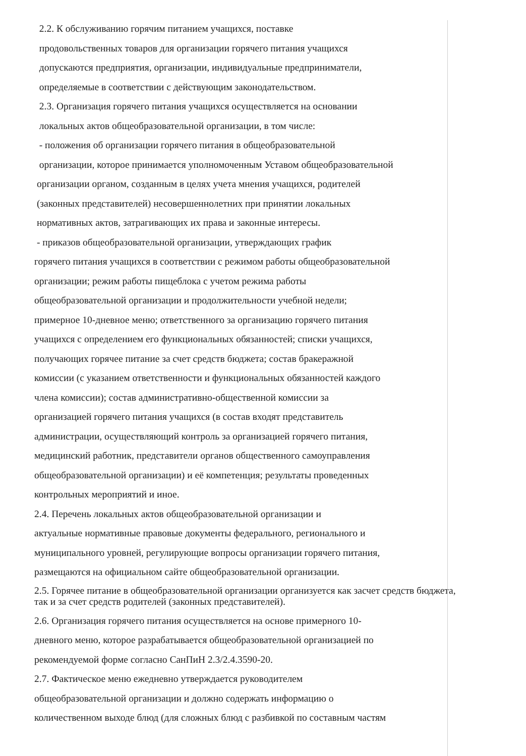2.2. К обслуживанию горячим питанием учащихся, поставке
продовольственных товаров для организации горячего питания учащихся
допускаются предприятия, организации, индивидуальные предприниматели,
определяемые в соответствии с действующим законодательством.
2.3. Организация горячего питания учащихся осуществляется на основании
локальных актов общеобразовательной организации, в том числе:
- положения об организации горячего питания в общеобразовательной
организации, которое принимается уполномоченным Уставом общеобразовательной
организации органом, созданным в целях учета мнения учащихся, родителей
(законных представителей) несовершеннолетних при принятии локальных
нормативных актов, затрагивающих их права и законные интересы.
- приказов общеобразовательной организации, утверждающих график
горячего питания учащихся в соответствии с режимом работы общеобразовательной
организации; режим работы пищеблока с учетом режима работы
общеобразовательной организации и продолжительности учебной недели;
примерное 10-дневное меню; ответственного за организацию горячего питания
учащихся с определением его функциональных обязанностей; списки учащихся,
получающих горячее питание за счет средств бюджета; состав бракеражной
комиссии (с указанием ответственности и функциональных обязанностей каждого
члена комиссии); состав административно-общественной комиссии за
организацией горячего питания учащихся (в состав входят представитель
администрации, осуществляющий контроль за организацией горячего питания,
медицинский работник, представители органов общественного самоуправления
общеобразовательной организации) и её компетенция; результаты проведенных
контрольных мероприятий и иное.
2.4. Перечень локальных актов общеобразовательной организации и
актуальные нормативные правовые документы федерального, регионального и
муниципального уровней, регулирующие вопросы организации горячего питания,
размещаются на официальном сайте общеобразовательной организации.
2.5. Горячее питание в общеобразовательной организации организуется как засчет средств бюджета,
так и за счет средств родителей (законных представителей).
2.6. Организация горячего питания осуществляется на основе примерного 10-
дневного меню, которое разрабатывается общеобразовательной организацией по
рекомендуемой форме согласно СанПиН 2.3/2.4.3590-20.
2.7. Фактическое меню ежедневно утверждается руководителем
общеобразовательной организации и должно содержать информацию о
количественном выходе блюд (для сложных блюд с разбивкой по составным частям